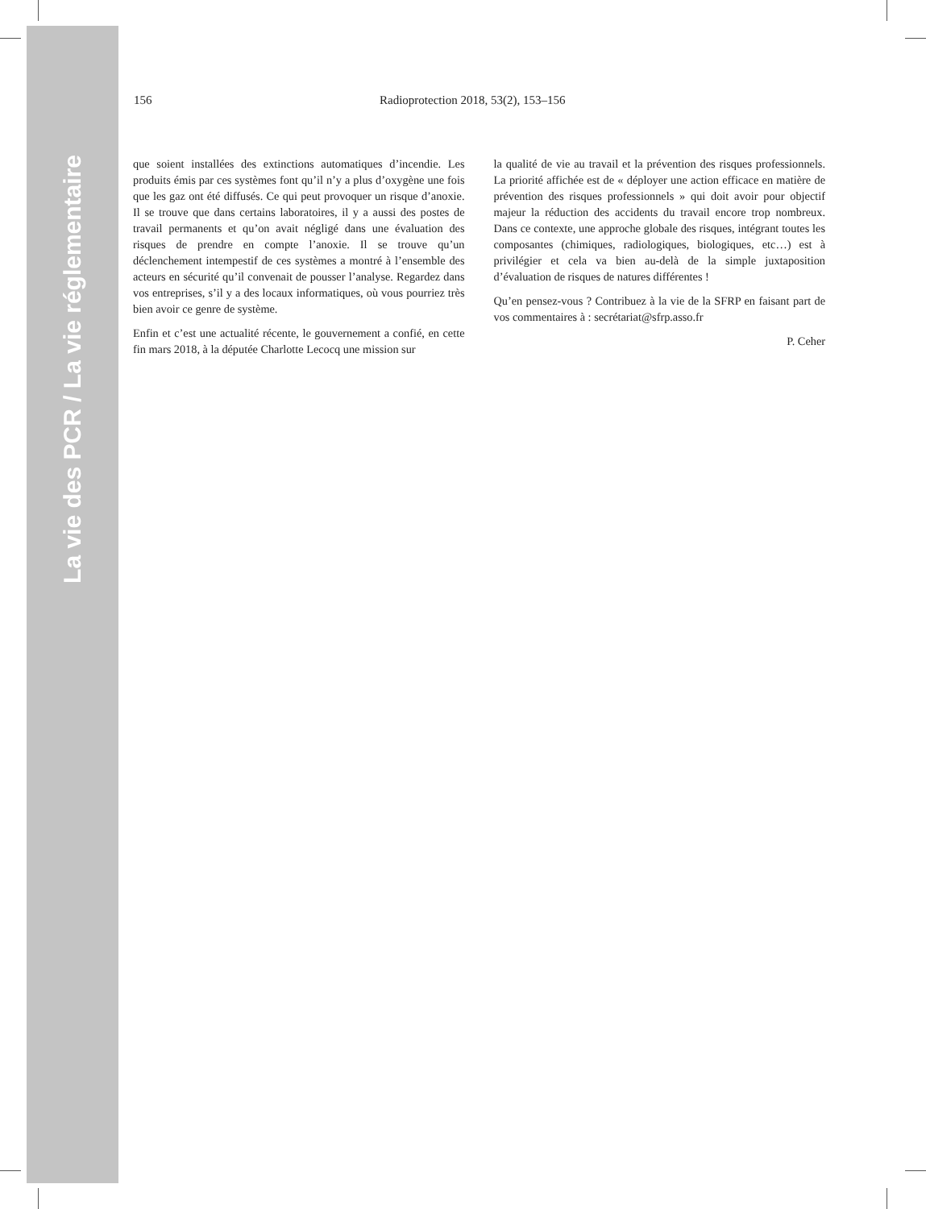La vie des PCR / La vie réglementaire
156 Radioprotection 2018, 53(2), 153–156
que soient installées des extinctions automatiques d’incendie. Les produits émis par ces systèmes font qu’il n’y a plus d’oxygène une fois que les gaz ont été diffusés. Ce qui peut provoquer un risque d’anoxie. Il se trouve que dans certains laboratoires, il y a aussi des postes de travail permanents et qu’on avait négligé dans une évaluation des risques de prendre en compte l’anoxie. Il se trouve qu’un déclenchement intempestif de ces systèmes a montré à l’ensemble des acteurs en sécurité qu’il convenait de pousser l’analyse. Regardez dans vos entreprises, s’il y a des locaux informatiques, où vous pourriez très bien avoir ce genre de système.
Enfin et c’est une actualité récente, le gouvernement a confié, en cette fin mars 2018, à la députée Charlotte Lecocq une mission sur
la qualité de vie au travail et la prévention des risques professionnels. La priorité affichée est de « déployer une action efficace en matière de prévention des risques professionnels » qui doit avoir pour objectif majeur la réduction des accidents du travail encore trop nombreux. Dans ce contexte, une approche globale des risques, intégrant toutes les composantes (chimiques, radiologiques, biologiques, etc…) est à privilégier et cela va bien au-delà de la simple juxtaposition d’évaluation de risques de natures différentes !
Qu’en pensez-vous ? Contribuez à la vie de la SFRP en faisant part de vos commentaires à : secrétariat@sfrp.asso.fr
P. Ceher